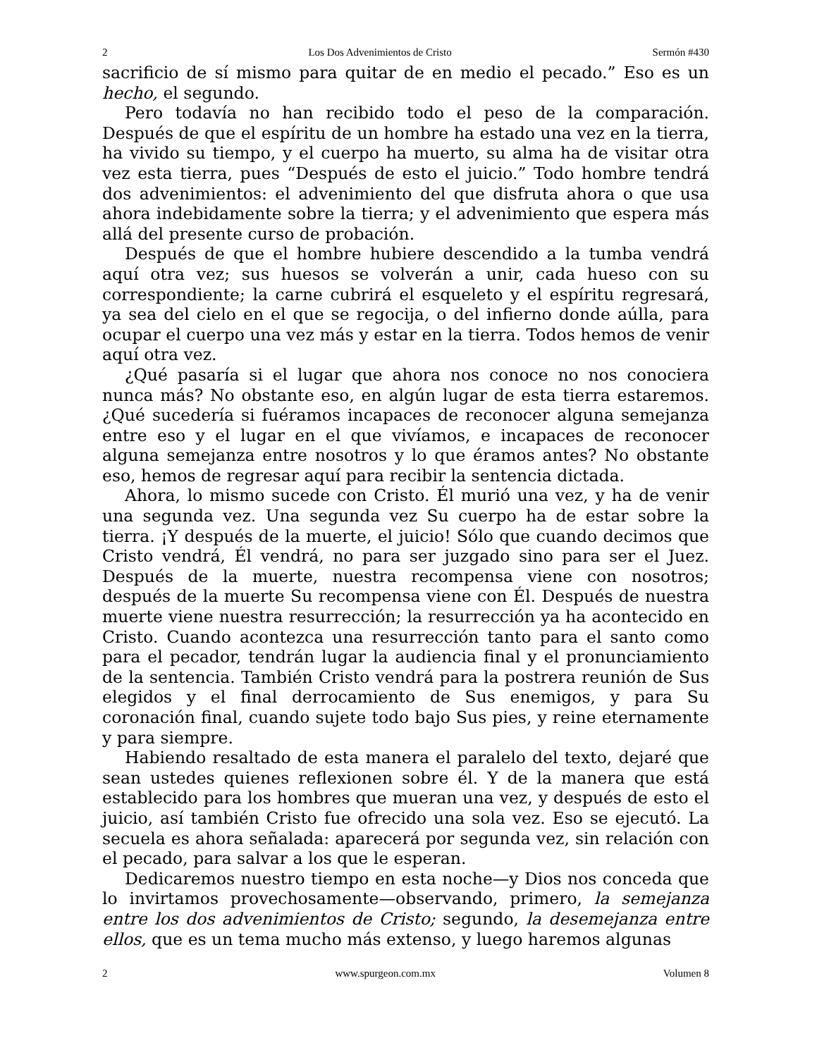2 Los Dos Advenimientos de Cristo Sermón #430
sacrificio de sí mismo para quitar de en medio el pecado.” Eso es un hecho, el segundo.
Pero todavía no han recibido todo el peso de la comparación. Después de que el espíritu de un hombre ha estado una vez en la tierra, ha vivido su tiempo, y el cuerpo ha muerto, su alma ha de visitar otra vez esta tierra, pues “Después de esto el juicio.” Todo hombre tendrá dos advenimientos: el advenimiento del que disfruta ahora o que usa ahora indebidamente sobre la tierra; y el advenimiento que espera más allá del presente curso de probación.
Después de que el hombre hubiere descendido a la tumba vendrá aquí otra vez; sus huesos se volverán a unir, cada hueso con su correspondiente; la carne cubrirá el esqueleto y el espíritu regresará, ya sea del cielo en el que se regocija, o del infierno donde aúlla, para ocupar el cuerpo una vez más y estar en la tierra. Todos hemos de venir aquí otra vez.
¿Qué pasaría si el lugar que ahora nos conoce no nos conociera nunca más? No obstante eso, en algún lugar de esta tierra estaremos. ¿Qué sucedería si fuéramos incapaces de reconocer alguna semejanza entre eso y el lugar en el que vivíamos, e incapaces de reconocer alguna semejanza entre nosotros y lo que éramos antes? No obstante eso, hemos de regresar aquí para recibir la sentencia dictada.
Ahora, lo mismo sucede con Cristo. Él murió una vez, y ha de venir una segunda vez. Una segunda vez Su cuerpo ha de estar sobre la tierra. ¡Y después de la muerte, el juicio! Sólo que cuando decimos que Cristo vendrá, Él vendrá, no para ser juzgado sino para ser el Juez. Después de la muerte, nuestra recompensa viene con nosotros; después de la muerte Su recompensa viene con Él. Después de nuestra muerte viene nuestra resurrección; la resurrección ya ha acontecido en Cristo. Cuando acontezca una resurrección tanto para el santo como para el pecador, tendrán lugar la audiencia final y el pronunciamiento de la sentencia. También Cristo vendrá para la postrera reunión de Sus elegidos y el final derrocamiento de Sus enemigos, y para Su coronación final, cuando sujete todo bajo Sus pies, y reine eternamente y para siempre.
Habiendo resaltado de esta manera el paralelo del texto, dejaré que sean ustedes quienes reflexionen sobre él. Y de la manera que está establecido para los hombres que mueran una vez, y después de esto el juicio, así también Cristo fue ofrecido una sola vez. Eso se ejecutó. La secuela es ahora señalada: aparecerá por segunda vez, sin relación con el pecado, para salvar a los que le esperan.
Dedicaremos nuestro tiempo en esta noche—y Dios nos conceda que lo invirtamos provechosamente—observando, primero, la semejanza entre los dos advenimientos de Cristo; segundo, la desemejanza entre ellos, que es un tema mucho más extenso, y luego haremos algunas
2 www.spurgeon.com.mx Volumen 8